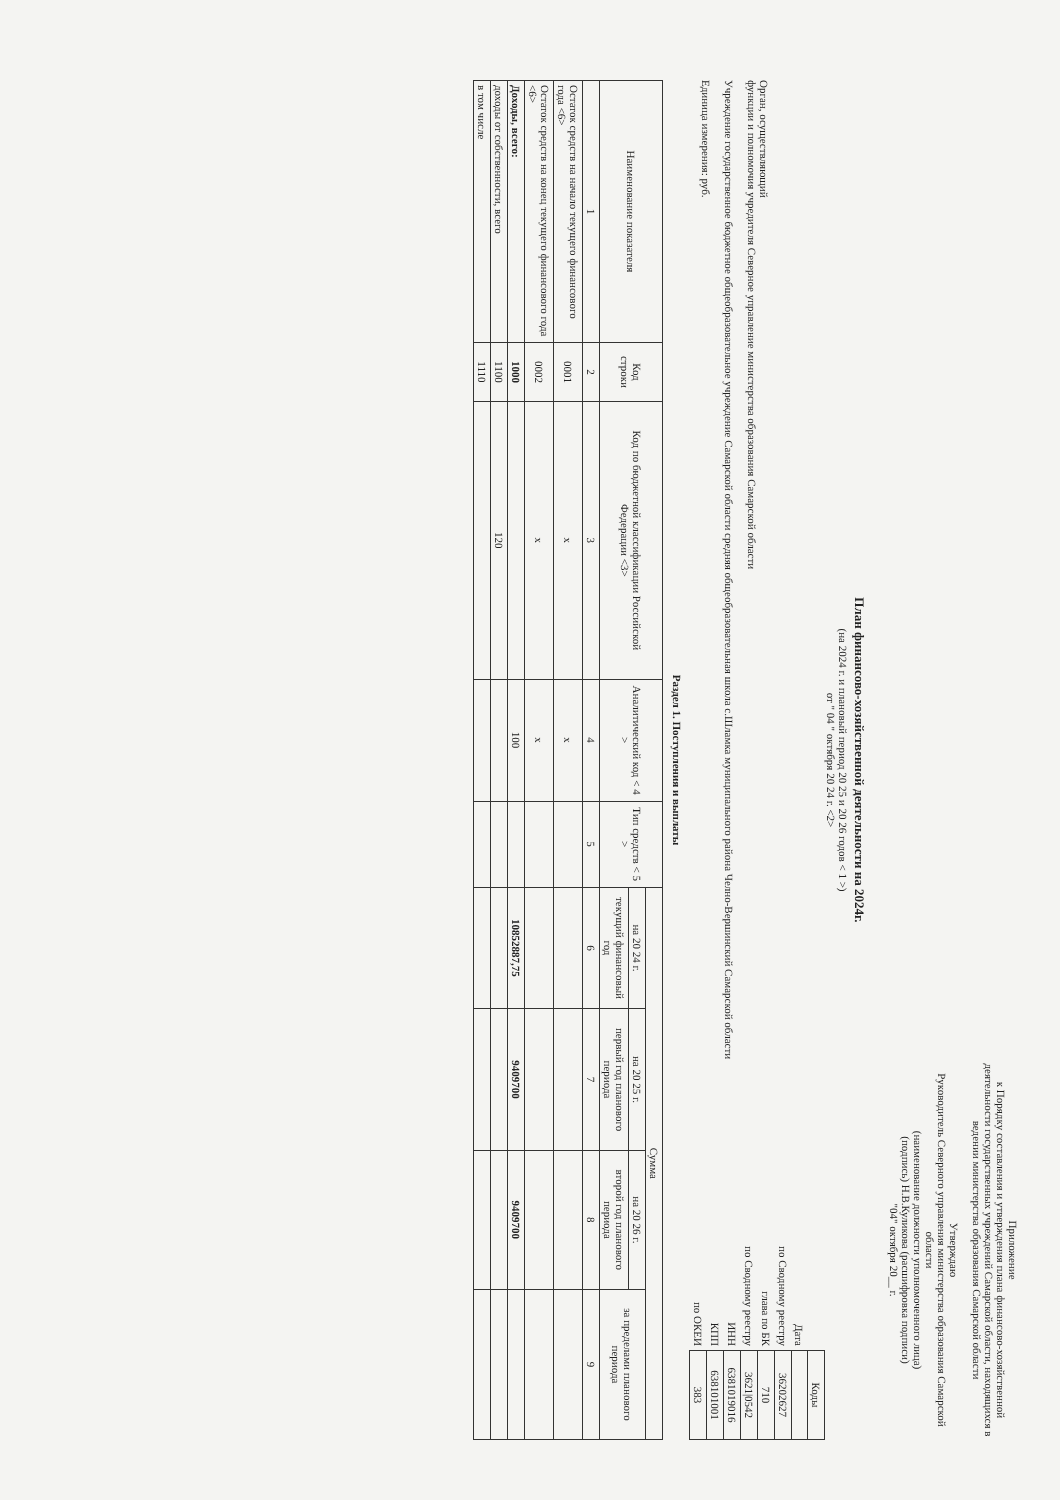Приложение
к Порядку составления и утверждения плана финансово-хозяйственной деятельности государственных учреждений Самарской области, находящихся в ведении министерства образования Самарской области
Утверждаю
Руководитель Северного управления министерства образования Самарской области
(наименование должности уполномоченного лица)
(подпись) Н.В.Куликова (расшифровка подписи)
"04" октября 20__ г.
План финансово-хозяйственной деятельности на 2024г.
(на 2024 г. и плановый период 20 25 и 20 26 годов < 1 >)
от " 04 " октября 20 24 г. <2>
Орган, осуществляющий
функции и полномочия учредителя Северное управление министерства образования Самарской области
Учреждение государственное бюджетное общеобразовательное учреждение Самарской области средняя общеобразовательная школа с.Шламка муниципального района Челно-Вершинский Самарской области
Единица измерения: руб.
| | Коды |
| Дата | |
| по Сводному реестру | 36202627 |
| глава по БК | 710 |
| по Сводному реестру | 3621/0542 |
| ИНН | 6381019016 |
| КПП | 638101001 |
| по ОКЕИ | 383 |
Раздел 1. Поступления и выплаты
| Наименование показателя | Код строки | Код по бюджетной классификации Российской Федерации <3> | Аналитический код < 4 > | Тип средств < 5 > | Сумма | | | |
| --- | --- | --- | --- | --- | --- | --- | --- | --- |
| | | | | | на 20 24 г. | на 20 25 г. | на 20 26 г. | за пределами планового периода |
| | | | | | текущий финансовый год | первый год планового периода | второй год планового периода | |
| 1 | 2 | 3 | 4 | 5 | 6 | 7 | 8 | 9 |
| Остаток средств на начало текущего финансового года <6> | 0001 | x | x | | | | | |
| Остаток средств на конец текущего финансового года <6> | 0002 | x | x | | | | | |
| Доходы, всего: | 1000 | | 100 | | 10852887,75 | 9409700 | 9409700 | |
| доходы от собственности, всего | 1100 | 120 | | | | | | |
| в том числе | 1110 | | | | | | | |